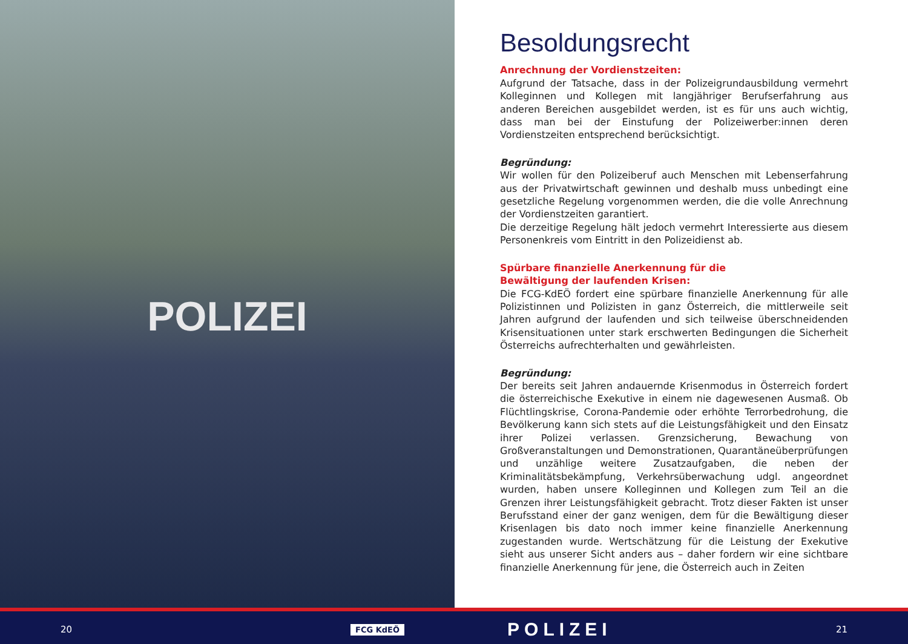POLIZEI
Besoldungsrecht
Anrechnung der Vordienstzeiten:
Aufgrund der Tatsache, dass in der Polizeigrundausbildung vermehrt Kolleginnen und Kollegen mit langjähriger Berufserfahrung aus anderen Bereichen ausgebildet werden, ist es für uns auch wichtig, dass man bei der Einstufung der Polizeiwerber:innen deren Vordienstzeiten entsprechend berücksichtigt.
Begründung:
Wir wollen für den Polizeiberuf auch Menschen mit Lebenserfahrung aus der Privatwirtschaft gewinnen und deshalb muss unbedingt eine gesetzliche Regelung vorgenommen werden, die die volle Anrechnung der Vordienstzeiten garantiert.
Die derzeitige Regelung hält jedoch vermehrt Interessierte aus diesem Personenkreis vom Eintritt in den Polizeidienst ab.
Spürbare finanzielle Anerkennung für die
Bewältigung der laufenden Krisen:
Die FCG-KdEÖ fordert eine spürbare finanzielle Anerkennung für alle Polizistinnen und Polizisten in ganz Österreich, die mittlerweile seit Jahren aufgrund der laufenden und sich teilweise überschneidenden Krisensituationen unter stark erschwerten Bedingungen die Sicherheit Österreichs aufrechterhalten und gewährleisten.
Begründung:
Der bereits seit Jahren andauernde Krisenmodus in Österreich fordert die österreichische Exekutive in einem nie dagewesenen Ausmaß. Ob Flüchtlingskrise, Corona-Pandemie oder erhöhte Terrorbedrohung, die Bevölkerung kann sich stets auf die Leistungsfähigkeit und den Einsatz ihrer Polizei verlassen. Grenzsicherung, Bewachung von Großveranstaltungen und Demonstrationen, Quarantäneüberprüfungen und unzählige weitere Zusatzaufgaben, die neben der Kriminalitätsbekämpfung, Verkehrsüberwachung udgl. angeordnet wurden, haben unsere Kolleginnen und Kollegen zum Teil an die Grenzen ihrer Leistungsfähigkeit gebracht. Trotz dieser Fakten ist unser Berufsstand einer der ganz wenigen, dem für die Bewältigung dieser Krisenlagen bis dato noch immer keine finanzielle Anerkennung zugestanden wurde. Wertschätzung für die Leistung der Exekutive sieht aus unserer Sicht anders aus – daher fordern wir eine sichtbare finanzielle Anerkennung für jene, die Österreich auch in Zeiten
20 FCG KdEÖ POLIZEI 21